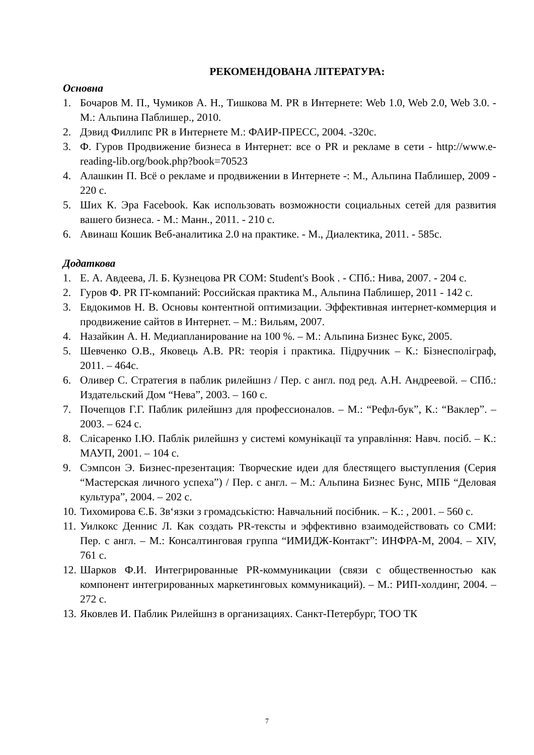РЕКОМЕНДОВАНА ЛІТЕРАТУРА:
Основна
1. Бочаров М. П., Чумиков А. Н., Тишкова М. PR в Интернете: Web 1.0, Web 2.0, Web 3.0. - М.: Альпина Паблишер., 2010.
2. Дэвид Филлипс PR в Интернете М.: ФАИР-ПРЕСС, 2004. -320с.
3. Ф. Гуров Продвижение бизнеса в Интернет: все о PR и рекламе в сети - http://www.e-reading-lib.org/book.php?book=70523
4. Алашкин П. Всё о рекламе и продвижении в Интернете -: М., Альпина Паблишер, 2009 - 220 с.
5. Ших К. Эра Facebook. Как использовать возможности социальных сетей для развития вашего бизнеса. - М.: Манн., 2011. - 210 с.
6. Авинаш Кошик Веб-аналитика 2.0 на практике. - М., Диалектика, 2011. - 585с.
Додаткова
1. Е. А. Авдеева, Л. Б. Кузнецова PR COM: Student's Book . - СПб.: Нива, 2007. - 204 с.
2. Гуров Ф. PR IT-компаний: Российская практика М., Альпина Паблишер, 2011 - 142 с.
3. Евдокимов Н. В. Основы контентной оптимизации. Эффективная интернет-коммерция и продвижение сайтов в Интернет. – М.: Вильям, 2007.
4. Назайкин А. Н. Медиапланирование на 100 %. – М.: Альпина Бизнес Букс, 2005.
5. Шевченко О.В., Яковець А.В. PR: теорія і практика. Підручник – К.: Бізнесполіграф, 2011. – 464с.
6. Оливер С. Стратегия в паблик рилейшнз / Пер. с англ. под ред. А.Н. Андреевой. – СПб.: Издательский Дом “Нева”, 2003. – 160 с.
7. Почепцов Г.Г. Паблик рилейшнз для профессионалов. – М.: “Рефл-бук”, К.: “Ваклер”. – 2003. – 624 с.
8. Слісаренко І.Ю. Паблік рилейшнз у системі комунікації та управління: Навч. посіб. – К.: МАУП, 2001. – 104 с.
9. Сэмпсон Э. Бизнес-презентация: Творческие идеи для блестящего выступления (Серия “Мастерская личного успеха”) / Пер. с англ. – М.: Альпина Бизнес Бунс, МПБ “Деловая культура”, 2004. – 202 с.
10. Тихомирова Є.Б. Зв‘язки з громадськістю: Навчальний посібник. – К.: , 2001. – 560 с.
11. Уилкокс Деннис Л. Как создать PR-тексты и эффективно взаимодействовать со СМИ: Пер. с англ. – М.: Консалтинговая группа “ИМИДЖ-Контакт”: ИНФРА-М, 2004. – XIV, 761 с.
12. Шарков Ф.И. Интегрированные PR-коммуникации (связи с общественностью как компонент интегрированных маркетинговых коммуникаций). – М.: РИП-холдинг, 2004. – 272 с.
13. Яковлев И. Паблик Рилейшнз в организациях. Санкт-Петербург, ТОО ТК
7